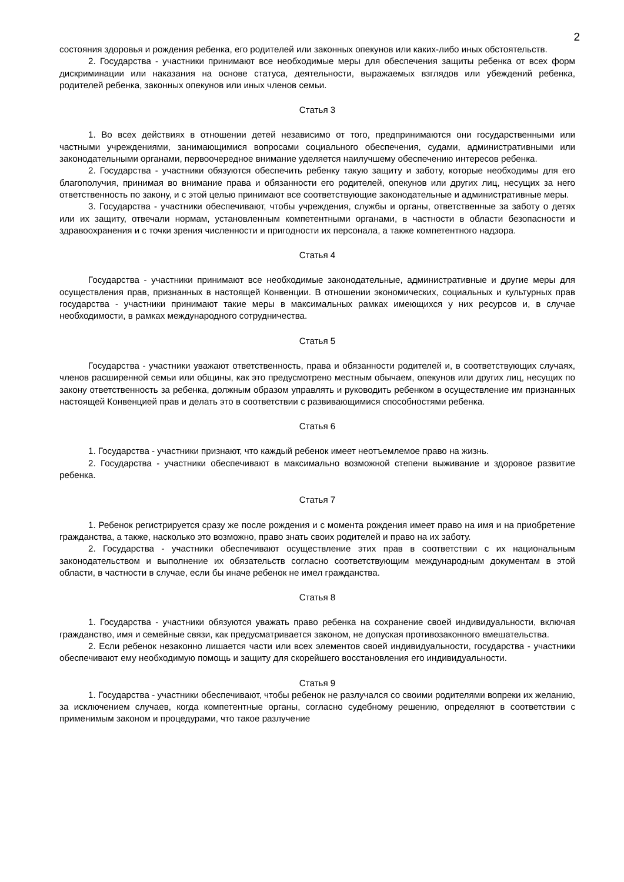2
состояния здоровья и рождения ребенка, его родителей или законных опекунов или каких-либо иных обстоятельств.
2. Государства - участники принимают все необходимые меры для обеспечения защиты ребенка от всех форм дискриминации или наказания на основе статуса, деятельности, выражаемых взглядов или убеждений ребенка, родителей ребенка, законных опекунов или иных членов семьи.
Статья 3
1. Во всех действиях в отношении детей независимо от того, предпринимаются они государственными или частными учреждениями, занимающимися вопросами социального обеспечения, судами, административными или законодательными органами, первоочередное внимание уделяется наилучшему обеспечению интересов ребенка.
2. Государства - участники обязуются обеспечить ребенку такую защиту и заботу, которые необходимы для его благополучия, принимая во внимание права и обязанности его родителей, опекунов или других лиц, несущих за него ответственность по закону, и с этой целью принимают все соответствующие законодательные и административные меры.
3. Государства - участники обеспечивают, чтобы учреждения, службы и органы, ответственные за заботу о детях или их защиту, отвечали нормам, установленным компетентными органами, в частности в области безопасности и здравоохранения и с точки зрения численности и пригодности их персонала, а также компетентного надзора.
Статья 4
Государства - участники принимают все необходимые законодательные, административные и другие меры для осуществления прав, признанных в настоящей Конвенции. В отношении экономических, социальных и культурных прав государства - участники принимают такие меры в максимальных рамках имеющихся у них ресурсов и, в случае необходимости, в рамках международного сотрудничества.
Статья 5
Государства - участники уважают ответственность, права и обязанности родителей и, в соответствующих случаях, членов расширенной семьи или общины, как это предусмотрено местным обычаем, опекунов или других лиц, несущих по закону ответственность за ребенка, должным образом управлять и руководить ребенком в осуществление им признанных настоящей Конвенцией прав и делать это в соответствии с развивающимися способностями ребенка.
Статья 6
1. Государства - участники признают, что каждый ребенок имеет неотъемлемое право на жизнь.
2. Государства - участники обеспечивают в максимально возможной степени выживание и здоровое развитие ребенка.
Статья 7
1. Ребенок регистрируется сразу же после рождения и с момента рождения имеет право на имя и на приобретение гражданства, а также, насколько это возможно, право знать своих родителей и право на их заботу.
2. Государства - участники обеспечивают осуществление этих прав в соответствии с их национальным законодательством и выполнение их обязательств согласно соответствующим международным документам в этой области, в частности в случае, если бы иначе ребенок не имел гражданства.
Статья 8
1. Государства - участники обязуются уважать право ребенка на сохранение своей индивидуальности, включая гражданство, имя и семейные связи, как предусматривается законом, не допуская противозаконного вмешательства.
2. Если ребенок незаконно лишается части или всех элементов своей индивидуальности, государства - участники обеспечивают ему необходимую помощь и защиту для скорейшего восстановления его индивидуальности.
Статья 9
1. Государства - участники обеспечивают, чтобы ребенок не разлучался со своими родителями вопреки их желанию, за исключением случаев, когда компетентные органы, согласно судебному решению, определяют в соответствии с применимым законом и процедурами, что такое разлучение